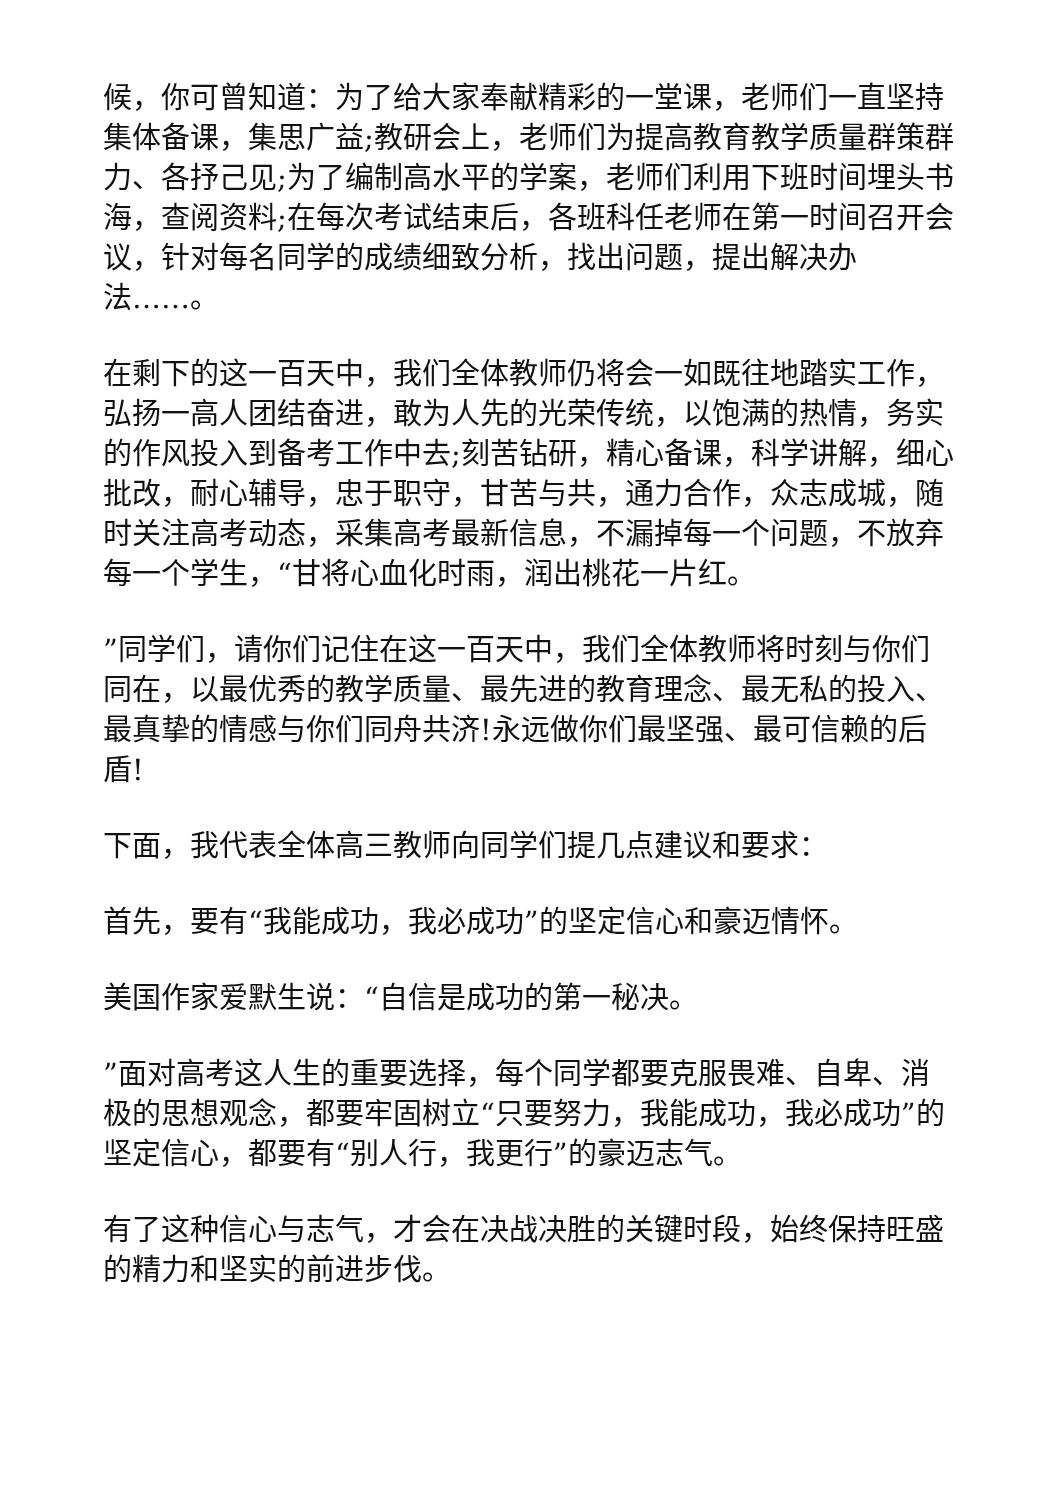候，你可曾知道：为了给大家奉献精彩的一堂课，老师们一直坚持集体备课，集思广益;教研会上，老师们为提高教育教学质量群策群力、各抒己见;为了编制高水平的学案，老师们利用下班时间埋头书海，查阅资料;在每次考试结束后，各班科任老师在第一时间召开会议，针对每名同学的成绩细致分析，找出问题，提出解决办法……。
在剩下的这一百天中，我们全体教师仍将会一如既往地踏实工作，弘扬一高人团结奋进，敢为人先的光荣传统，以饱满的热情，务实的作风投入到备考工作中去;刻苦钻研，精心备课，科学讲解，细心批改，耐心辅导，忠于职守，甘苦与共，通力合作，众志成城，随时关注高考动态，采集高考最新信息，不漏掉每一个问题，不放弃每一个学生，“甘将心血化时雨，润出桃花一片红。
”同学们，请你们记住在这一百天中，我们全体教师将时刻与你们同在，以最优秀的教学质量、最先进的教育理念、最无私的投入、最真挚的情感与你们同舟共济!永远做你们最坚强、最可信赖的后盾!
下面，我代表全体高三教师向同学们提几点建议和要求：
首先，要有“我能成功，我必成功”的坚定信心和豪迈情怀。
美国作家爱默生说：“自信是成功的第一秘决。
”面对高考这人生的重要选择，每个同学都要克服畏难、自卑、消极的思想观念，都要牢固树立“只要努力，我能成功，我必成功”的坚定信心，都要有“别人行，我更行”的豪迈志气。
有了这种信心与志气，才会在决战决胜的关键时段，始终保持旺盛的精力和坚实的前进步伐。